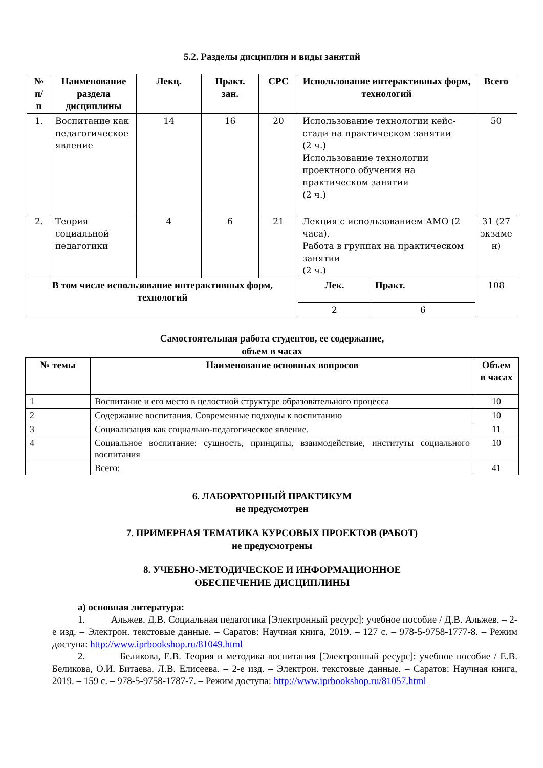5.2. Разделы дисциплин и виды занятий
| № п/ п | Наименование раздела дисциплины | Лекц. | Практ. зан. | СРС | Использование интерактивных форм, технологий | | Всего |
| --- | --- | --- | --- | --- | --- | --- | --- |
| 1. | Воспитание как педагогическое явление | 14 | 16 | 20 | Использование технологии кейс-стади на практическом занятии (2 ч.) Использование технологии проектного обучения на практическом занятии (2 ч.) | | 50 |
| 2. | Теория социальной педагогики | 4 | 6 | 21 | Лекция с использованием АМО (2 часа). Работа в группах на практическом занятии (2 ч.) | | 31 (27 экзаме н) |
| В том числе использование интерактивных форм, технологий | | | | | Лек. | Практ. | 108 |
| | | | | | 2 | 6 | |
Самостоятельная работа студентов, ее содержание,
объем в часах
| № темы | Наименование основных вопросов | Объем в часах |
| --- | --- | --- |
| 1 | Воспитание и его место в целостной структуре образовательного процесса | 10 |
| 2 | Содержание воспитания. Современные подходы к воспитанию | 10 |
| 3 | Социализация как социально-педагогическое явление. | 11 |
| 4 | Социальное воспитание: сущность, принципы, взаимодействие, институты социального воспитания | 10 |
| | Всего: | 41 |
6. ЛАБОРАТОРНЫЙ ПРАКТИКУМ
не предусмотрен
7. ПРИМЕРНАЯ ТЕМАТИКА КУРСОВЫХ ПРОЕКТОВ (РАБОТ)
не предусмотрены
8. УЧЕБНО-МЕТОДИЧЕСКОЕ И ИНФОРМАЦИОННОЕ
ОБЕСПЕЧЕНИЕ ДИСЦИПЛИНЫ
а) основная литература:
1. Альжев, Д.В. Социальная педагогика [Электронный ресурс]: учебное пособие / Д.В. Альжев. – 2-е изд. – Электрон. текстовые данные. – Саратов: Научная книга, 2019. – 127 с. – 978-5-9758-1777-8. – Режим доступа: http://www.iprbookshop.ru/81049.html
2. Беликова, Е.В. Теория и методика воспитания [Электронный ресурс]: учебное пособие / Е.В. Беликова, О.И. Битаева, Л.В. Елисеева. – 2-е изд. – Электрон. текстовые данные. – Саратов: Научная книга, 2019. – 159 с. – 978-5-9758-1787-7. – Режим доступа: http://www.iprbookshop.ru/81057.html